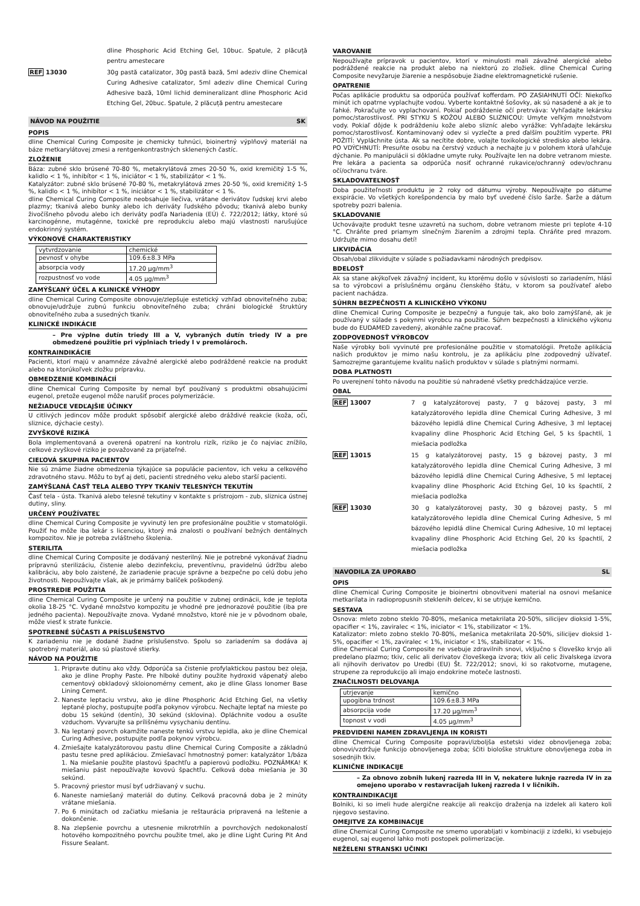dline Phosphoric Acid Etching Gel, 10buc. Spatule, 2 plăcuță pentru amestecare
REF 13030 30g pastă catalizator, 30g pastă bază, 5ml adeziv dline Chemical Curing Adhesive catalizator, 5ml adeziv dline Chemical Curing Adhesive bază, 10ml lichid demineralizant dline Phosphoric Acid Etching Gel, 20buc. Spatule, 2 plăcuță pentru amestecare
NÁVOD NA POUŽITIE SK
POPIS
dline Chemical Curing Composite je chemicky tuhnúci, bioinertný výplňový materiál na báze metkarylátovej zmesi a rentgenkontrastných sklenených častíc.
ZLOŽENIE
Báza: zubné sklo brúsené 70-80 %, metakrylátová zmes 20-50 %, oxid kremičitý 1-5 %, kalidlo < 1 %, inhibítor < 1 %, iniciátor < 1 %, stabilizátor < 1 %.
Katalyzátor: zubné sklo brúsené 70-80 %, metakrylátová zmes 20-50 %, oxid kremičitý 1-5 %, kalidlo < 1 %, inhibítor < 1 %, iniciátor < 1 %, stabilizátor < 1 %.
dline Chemical Curing Composite neobsahuje liečiva, vrátane derivátov ľudskej krvi alebo plazmy; tkanivá alebo bunky alebo ich deriváty ľudského pôvodu; tkanivá alebo bunky živočíšneho pôvodu alebo ich deriváty podľa Nariadenia (EÚ) č. 722/2012; látky, ktoré sú karcinogénne, mutagénne, toxické pre reprodukciu alebo majú vlastnosti narušujúce endokrinný systém.
VÝKONOVÉ CHARAKTERISTIKY
| vytvrdzovanie | chemické |
| pevnosť v ohybe | 109.6±8.3 MPa |
| absorpcia vody | 17.20 µg/mm<sup>3</sup> |
| rozpustnosť vo vode | 4.05 µg/mm<sup>3</sup> |
ZAMÝŠĽANÝ ÚČEL A KLINICKÉ VÝHODY
dline Chemical Curing Composite obnovuje/zlepšuje estetický vzhľad obnoviteľného zuba; obnovuje/udržuje zubnú funkciu obnoviteľného zuba; chráni biologické štruktúry obnoviteľného zuba a susedných tkanív.
KLINICKÉ INDIKÁCIE
– Pre výplne dutín triedy III a V, vybraných dutín triedy IV a pre obmedzené použitie pri výplniach triedy I v premolároch.
KONTRAINDIKÁCIE
Pacienti, ktorí majú v anamnéze závažné alergické alebo podráždené reakcie na produkt alebo na ktorúkoľvek zložku prípravku.
OBMEDZENIE KOMBINÁCIÍ
dline Chemical Curing Composite by nemal byť používaný s produktmi obsahujúcimi eugenol, pretože eugenol môže narušiť proces polymerizácie.
NEŽIADUCE VEDĽAJŠIE ÚČINKY
U citlivých jedincov môže produkt spôsobiť alergické alebo dráždivé reakcie (koža, oči, sliznice, dýchacie cesty).
ZVYŠKOVÉ RIZIKÁ
Bola implementovaná a overená opatrení na kontrolu rizík, riziko je čo najviac znížilo, celkové zvyškové riziko je považované za prijateľné.
CIEĽOVÁ SKUPINA PACIENTOV
Nie sú známe žiadne obmedzenia týkajúce sa populácie pacientov, ich veku a celkového zdravotného stavu. Môžu to byť aj deti, pacienti stredného veku alebo starší pacienti.
ZAMÝŠĽANÁ ČASŤ TELA ALEBO TYPY TKANÍV TELESNÝCH TEKUTÍN
Časť tela - ústa. Tkanivá alebo telesné tekutiny v kontakte s prístrojom - zub, sliznica ústnej dutiny, sliny.
URČENÝ POUŽÍVATEĽ
dline Chemical Curing Composite je vyvinutý len pre profesionálne použitie v stomatológii. Použiť ho môže iba lekár s licenciou, ktorý má znalosti o používaní bežných dentálnych kompozitov. Nie je potreba zvláštneho školenia.
STERILITA
dline Chemical Curing Composite je dodávaný nesterilný. Nie je potrebné vykonávať žiadnu prípravnú sterilizáciu, čistenie alebo dezinfekciu, preventívnu, pravidelnú údržbu alebo kalibráciu, aby bolo zaistené, že zariadenie pracuje správne a bezpečne po celú dobu jeho životnosti. Nepoužívajte však, ak je primárny balíček poškodený.
PROSTREDIE POUŽITIA
dline Chemical Curing Composite je určený na použitie v zubnej ordinácii, kde je teplota okolia 18-25 °C. Vydané množstvo kompozitu je vhodné pre jednorazové použitie (iba pre jedného pacienta). Nepoužívajte znova. Vydané množstvo, ktoré nie je v pôvodnom obale, môže viesť k strate funkcie.
SPOTREBNÉ SÚČASTI A PRÍSLUŠENSTVO
K zariadeniu nie je dodané žiadne príslušenstvo. Spolu so zariadením sa dodáva aj spotrebný materiál, ako sú plastové stierky.
NÁVOD NA POUŽITIE
1. Pripravte dutinu ako vždy. Odporúča sa čistenie profylaktickou pastou bez oleja, ako je dline Prophy Paste. Pre hlboké dutiny použite hydroxid vápenatý alebo cementový obkladový skloionomérny cement, ako je dline Glass Ionomer Base Lining Cement.
2. Naneste leptaciu vrstvu, ako je dline Phosphoric Acid Etching Gel, na všetky leptané plochy, postupujte podľa pokynov výrobcu. Nechajte leptať na mieste po dobu 15 sekúnd (dentín), 30 sekúnd (sklovina). Opláchnite vodou a osušte vzduchom. Vyvarujte sa prílišnému vysychaniu dentínu.
3. Na leptaný povrch okamžite naneste tenkú vrstvu lepidla, ako je dline Chemical Curing Adhesive, postupujte podľa pokynov výrobcu.
4. Zmiešajte katalyzátorovou pastu dline Chemical Curing Composite a základnú pastu tesne pred aplikáciou. Zmiešavací hmotnostný pomer: katalyzátor 1/báza 1. Na miešanie použite plastovú špachtľu a papierovú podložku. POZNÁMKA! K miešaniu pást nepoužívajte kovovú špachtľu. Celková doba miešania je 30 sekúnd.
5. Pracovný priestor musí byť udržiavaný v suchu.
6. Naneste namiešaný materiál do dutiny. Celková pracovná doba je 2 minúty vrátane miešania.
7. Po 6 minútach od začiatku miešania je reštaurácia pripravená na leštenie a dokončenie.
8. Na zlepšenie povrchu a utesnenie mikrotrhlín a povrchových nedokonalostí hotového kompozitného povrchu použite tmel, ako je dline Light Curing Pit And Fissure Sealant.
VAROVANIE
Nepoužívajte prípravok u pacientov, ktorí v minulosti mali závažné alergické alebo podráždené reakcie na produkt alebo na niektorú zo zložiek. dline Chemical Curing Composite nevyžaruje žiarenie a nespôsobuje žiadne elektromagnetické rušenie.
OPATRENIE
Počas aplikácie produktu sa odporúča používať kofferdam. PO ZASIAHNUTÍ OČÍ: Niekoľko minút ich opatrne vyplachujte vodou. Vyberte kontaktné šošovky, ak sú nasadené a ak je to ľahké. Pokračujte vo vyplachovaní. Pokiaľ podráždenie očí pretrváva: Vyhľadajte lekársku pomoc/starostlivosť. PRI STYKU S KOŽOU ALEBO SLIZNICOU: Umyte veľkým množstvom vody. Pokiaľ dôjde k podráždeniu kože alebo slizníc alebo vyrážke: Vyhľadajte lekársku pomoc/starostlivosť. Kontaminovaný odev si vyzlečte a pred ďalším použitím vyperte. PRI POŽITÍ: Vypláchnite ústa. Ak sa necítite dobre, volajte toxikologické stredisko alebo lekára. PO VDÝCHNUTÍ: Presuňte osobu na čerstvý vzduch a nechajte ju v polohem ktorá uľahčuje dýchanie. Po manipulácii si dôkladne umyte ruky. Používajte len na dobre vetranom mieste. Pre lekára a pacienta sa odporúča nosiť ochranné rukavice/ochranný odev/ochranu očí/ochranu tváre.
SKLADOVATEĽNOSŤ
Doba použiteľnosti produktu je 2 roky od dátumu výroby. Nepoužívajte po dátume exspirácie. Vo všetkých korešpondencia by malo byť uvedené číslo šarže. Šarže a dátum spotreby pozri balenia.
SKLADOVANIE
Uchovávajte produkt tesne uzavretú na suchom, dobre vetranom mieste pri teplote 4-10 °C. Chráňte pred priamym slnečným žiarením a zdrojmi tepla. Chráňte pred mrazom. Udržujte mimo dosahu detí!
LIKVIDÁCIA
Obsah/obal zlikvidujte v súlade s požiadavkami národných predpisov.
BDELOSŤ
Ak sa stane akýkoľvek závažný incident, ku ktorému došlo v súvislosti so zariadením, hlási sa to výrobcovi a príslušnému orgánu členského štátu, v ktorom sa používateľ alebo pacient nachádza.
SÚHRN BEZPEČNOSTI A KLINICKÉHO VÝKONU
dline Chemical Curing Composite je bezpečný a funguje tak, ako bolo zamýšľané, ak je používaný v súlade s pokynmi výrobcu na použitie. Súhrn bezpečnosti a klinického výkonu bude do EUDAMED zavedený, akonáhle začne pracovať.
ZODPOVEDNOSŤ VÝROBCOV
Naše výrobky boli vyvinuté pre profesionálne použitie v stomatológii. Pretože aplikácia našich produktov je mimo našu kontrolu, je za aplikáciu plne zodpovedný užívateľ. Samozrejme garantujeme kvalitu našich produktov v súlade s platnými normami.
DOBA PLATNOSTI
Po uverejnení tohto návodu na použitie sú nahradené všetky predchádzajúce verzie.
OBAL
REF 13007 7 g katalyzátorovej pasty, 7 g bázovej pasty, 3 ml katalyzátorového lepidla dline Chemical Curing Adhesive, 3 ml bázového lepidlá dline Chemical Curing Adhesive, 3 ml leptacej kvapaliny dline Phosphoric Acid Etching Gel, 5 ks špachtlí, 1 miešacia podložka
REF 13015 15 g katalyzátorovej pasty, 15 g bázovej pasty, 3 ml katalyzátorového lepidla dline Chemical Curing Adhesive, 3 ml bázového lepidlá dline Chemical Curing Adhesive, 5 ml leptacej kvapaliny dline Phosphoric Acid Etching Gel, 10 ks špachtlí, 2 miešacia podložka
REF 13030 30 g katalyzátorovej pasty, 30 g bázovej pasty, 5 ml katalyzátorového lepidla dline Chemical Curing Adhesive, 5 ml bázového lepidlá dline Chemical Curing Adhesive, 10 ml leptacej kvapaliny dline Phosphoric Acid Etching Gel, 20 ks špachtlí, 2 miešacia podložka
NAVODILA ZA UPORABO SL
OPIS
dline Chemical Curing Composite je bioinertni obnovitveni material na osnovi mešanice metkarilata in radiopropusnih steklenih delcev, ki se utrjuje kemično.
SESTAVA
Osnova: mleto zobno steklo 70-80%, mešanica metakrilata 20-50%, silicijev dioksid 1-5%, opacifier < 1%, zaviralec < 1%, iniciator < 1%, stabilizator < 1%.
Katalizator: mleto zobno steklo 70-80%, mešanica metakrilata 20-50%, silicijev dioksid 1-5%, opacifier < 1%, zaviralec < 1%, iniciator < 1%, stabilizator < 1%.
dline Chemical Curing Composite ne vsebuje zdravilnih snovi, vključno s človeško krvjo ali predelano plazmo; tkiv, celic ali derivatov človeškega izvora; tkiv ali celic živalskega izvora ali njihovih derivatov po Uredbi (EU) Št. 722/2012; snovi, ki so rakotvorne, mutagene, strupene za reprodukcijo ali imajo endokrine moteče lastnosti.
ZNAČILNOSTI DELOVANJA
| utrjevanje | kemično |
| upogibna trdnost | 109.6±8.3 MPa |
| absorpcija vode | 17.20 µg/mm<sup>3</sup> |
| topnost v vodi | 4.05 µg/mm<sup>3</sup> |
PREDVIDENI NAMEN ZDRAVLJENJA IN KORISTI
dline Chemical Curing Composite popravi/izboljša estetski videz obnovljenega zoba; obnovi/vzdržuje funkcijo obnovljenega zoba; ščiti biološke strukture obnovljenega zoba in sosednjih tkiv.
KLINIČNE INDIKACIJE
– Za obnovo zobnih lukenj razreda III in V, nekatere luknje razreda IV in za omejeno uporabo v restavracijah lukenj razreda I v ličnikih.
KONTRAINDIKACIJE
Bolniki, ki so imeli hude alergične reakcije ali reakcijo draženja na izdelek ali katero koli njegovo sestavino.
OMEJITVE ZA KOMBINACIJE
dline Chemical Curing Composite ne smemo uporabljati v kombinaciji z izdelki, ki vsebujejo eugenol, saj eugenol lahko moti postopek polimerizacije.
NEŽELENI STRANSKI UČINKI